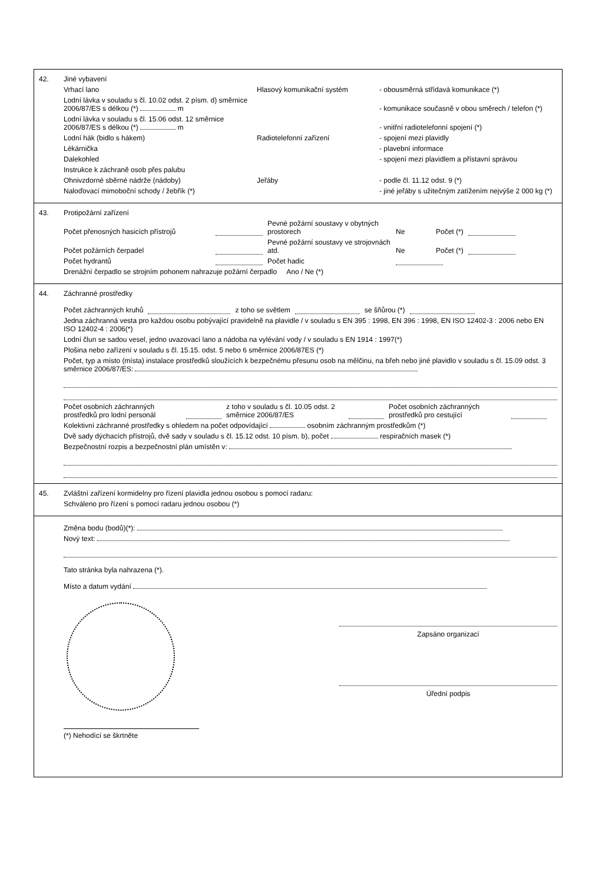42. Jiné vybavení
Vrhací lano Hlasový komunikační systém - obousměrná střídavá komunikace (*)
Lodní lávka v souladu s čl. 10.02 odst. 2 písm. d) směrnice 2006/87/ES s délkou (*) m - komunikace současně v obou směrech / telefon (*)
Lodní lávka v souladu s čl. 15.06 odst. 12 směrnice 2006/87/ES s délkou (*) m - vnitřní radiotelefonní spojení (*)
Lodní hák (bidlo s hákem) Radiotelefonní zařízení - spojení mezi plavidly
Lékárnička - plavební informace
Dalekohled - spojení mezi plavidlem a přístavní správou
Instrukce k záchraně osob přes palubu
Ohnivzdorné sběrné nádrže (nádoby) Jeřáby - podle čl. 11.12 odst. 9 (*)
Naloďovací mimoboční schody / žebřík (*) - jiné jeřáby s užitečným zatížením nejvýše 2 000 kg (*)
43. Protipožární zařízení
Počet přenosných hasicích přístrojů Pevné požární soustavy v obytných prostorech Ne Počet (*)
Počet požárních čerpadel Pevné požární soustavy ve strojovnách atd. Ne Počet (*)
Počet hydrantů Počet hadic
Drenážní čerpadlo se strojním pohonem nahrazuje požární čerpadlo Ano / Ne (*)
44. Záchranné prostředky
Počet záchranných kruhů z toho se světlem se šňůrou (*)
Jedna záchranná vesta pro každou osobu pobývající pravidelně na plavidle / v souladu s EN 395 : 1998, EN 396 : 1998, EN ISO 12402-3 : 2006 nebo EN ISO 12402-4 : 2006(*)
Lodní člun se sadou vesel, jedno uvazovací lano a nádoba na vylévání vody / v souladu s EN 1914 : 1997(*)
Plošina nebo zařízení v souladu s čl. 15.15. odst. 5 nebo 6 směrnice 2006/87ES (*)
Počet, typ a místo (místa) instalace prostředků sloužících k bezpečnému přesunu osob na mělčinu, na břeh nebo jiné plavidlo v souladu s čl. 15.09 odst. 3 směrnice 2006/87/ES:
Počet osobních záchranných prostředků pro lodní personál z toho v souladu s čl. 10.05 odst. 2 směrnice 2006/87/ES Počet osobních záchranných prostředků pro cestující
Kolektivní záchranné prostředky s ohledem na počet odpovídající osobním záchranným prostředkům (*)
Dvě sady dýchacích přístrojů, dvě sady v souladu s čl. 15.12 odst. 10 písm. b), počet respiračních masek (*)
Bezpečnostní rozpis a bezpečnostní plán umístěn v:
45. Zvláštní zařízení kormidelny pro řízení plavidla jednou osobou s pomocí radaru:
Schváleno pro řízení s pomocí radaru jednou osobou (*)
Změna bodu (bodů)(*):
Nový text:
Tato stránka byla nahrazena (*).
Místo a datum vydání
Zapsáno organizací
Úřední podpis
(*) Nehodící se škrtněte